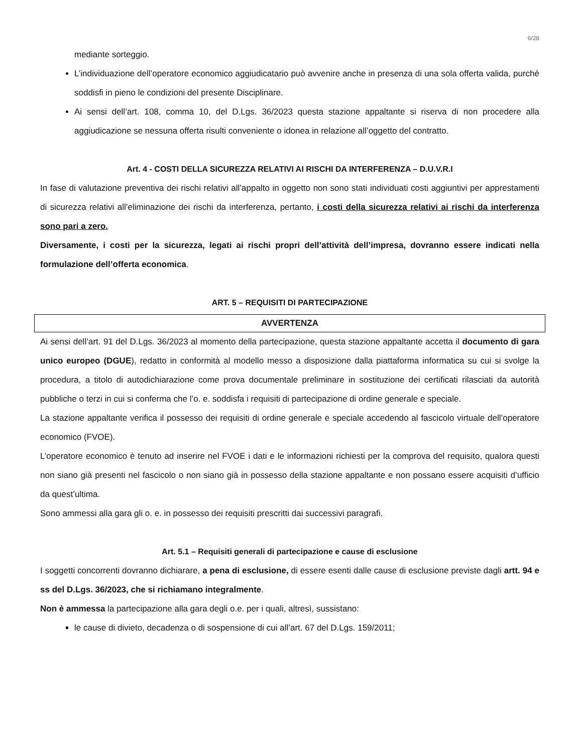6/28
mediante sorteggio.
L’individuazione dell’operatore economico aggiudicatario può avvenire anche in presenza di una sola offerta valida, purché soddisfi in pieno le condizioni del presente Disciplinare.
Ai sensi dell’art. 108, comma 10, del D.Lgs. 36/2023 questa stazione appaltante si riserva di non procedere alla aggiudicazione se nessuna offerta risulti conveniente o idonea in relazione all’oggetto del contratto.
Art. 4 - COSTI DELLA SICUREZZA RELATIVI AI RISCHI DA INTERFERENZA – D.U.V.R.I
In fase di valutazione preventiva dei rischi relativi all’appalto in oggetto non sono stati individuati costi aggiuntivi per apprestamenti di sicurezza relativi all’eliminazione dei rischi da interferenza, pertanto, i costi della sicurezza relativi ai rischi da interferenza sono pari a zero.
Diversamente, i costi per la sicurezza, legati ai rischi propri dell’attività dell’impresa, dovranno essere indicati nella formulazione dell’offerta economica.
ART. 5 – REQUISITI DI PARTECIPAZIONE
AVVERTENZA
Ai sensi dell’art. 91 del D.Lgs. 36/2023 al momento della partecipazione, questa stazione appaltante accetta il documento di gara unico europeo (DGUE), redatto in conformità al modello messo a disposizione dalla piattaforma informatica su cui si svolge la procedura, a titolo di autodichiarazione come prova documentale preliminare in sostituzione dei certificati rilasciati da autorità pubbliche o terzi in cui si conferma che l’o. e. soddisfa i requisiti di partecipazione di ordine generale e speciale.
La stazione appaltante verifica il possesso dei requisiti di ordine generale e speciale accedendo al fascicolo virtuale dell’operatore economico (FVOE).
L’operatore economico è tenuto ad inserire nel FVOE i dati e le informazioni richiesti per la comprova del requisito, qualora questi non siano già presenti nel fascicolo o non siano già in possesso della stazione appaltante e non possano essere acquisiti d’ufficio da quest’ultima.
Sono ammessi alla gara gli o. e. in possesso dei requisiti prescritti dai successivi paragrafi.
Art. 5.1 – Requisiti generali di partecipazione e cause di esclusione
I soggetti concorrenti dovranno dichiarare, a pena di esclusione, di essere esenti dalle cause di esclusione previste dagli artt. 94 e ss del D.Lgs. 36/2023, che si richiamano integralmente.
Non è ammessa la partecipazione alla gara degli o.e. per i quali, altresì, sussistano:
le cause di divieto, decadenza o di sospensione di cui all’art. 67 del D.Lgs. 159/2011;